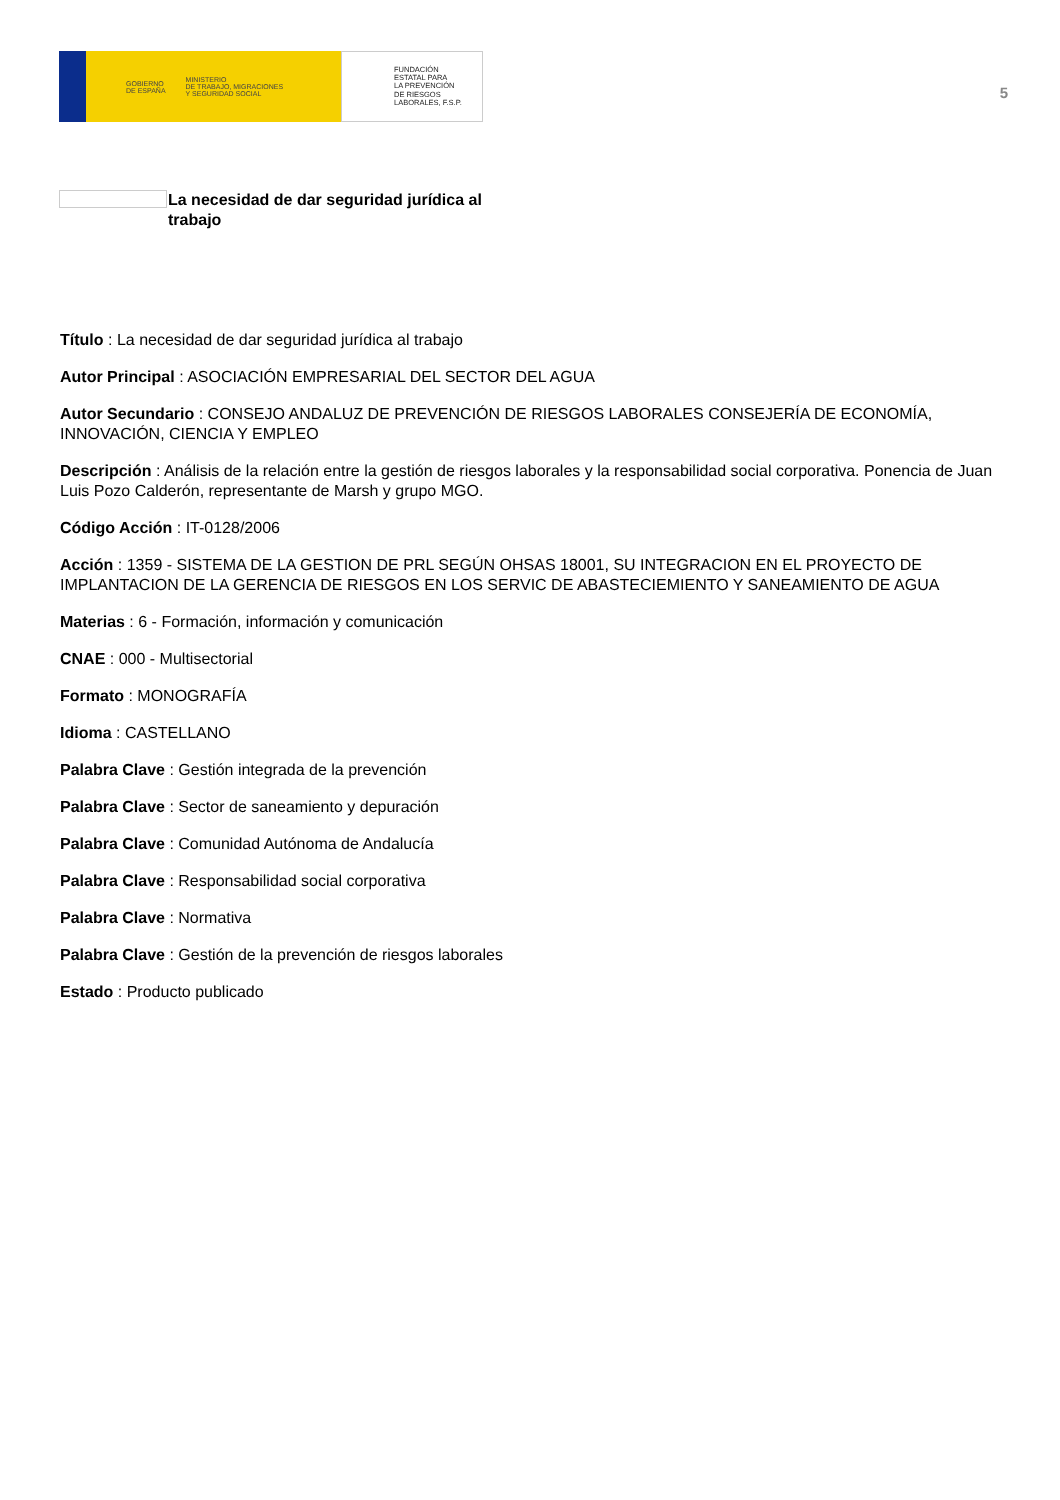GOBIERNO
DE ESPAÑA MINISTERIO
DE TRABAJO, MIGRACIONES
Y SEGURIDAD SOCIAL
FUNDACIÓN
ESTATAL PARA
LA PREVENCIÓN
DE RIESGOS
LABORALES, F.S.P.
5
La necesidad de dar seguridad jurídica al trabajo
Título : La necesidad de dar seguridad jurídica al trabajo
Autor Principal : ASOCIACIÓN EMPRESARIAL DEL SECTOR DEL AGUA
Autor Secundario : CONSEJO ANDALUZ DE PREVENCIÓN DE RIESGOS LABORALES CONSEJERÍA DE ECONOMÍA, INNOVACIÓN, CIENCIA Y EMPLEO
Descripción : Análisis de la relación entre la gestión de riesgos laborales y la responsabilidad social corporativa. Ponencia de Juan Luis Pozo Calderón, representante de Marsh y grupo MGO.
Código Acción : IT-0128/2006
Acción : 1359 - SISTEMA DE LA GESTION DE PRL SEGÚN OHSAS 18001, SU INTEGRACION EN EL PROYECTO DE IMPLANTACION DE LA GERENCIA DE RIESGOS EN LOS SERVIC DE ABASTECIEMIENTO Y SANEAMIENTO DE AGUA
Materias : 6 - Formación, información y comunicación
CNAE : 000 - Multisectorial
Formato : MONOGRAFÍA
Idioma : CASTELLANO
Palabra Clave : Gestión integrada de la prevención
Palabra Clave : Sector de saneamiento y depuración
Palabra Clave : Comunidad Autónoma de Andalucía
Palabra Clave : Responsabilidad social corporativa
Palabra Clave : Normativa
Palabra Clave : Gestión de la prevención de riesgos laborales
Estado : Producto publicado